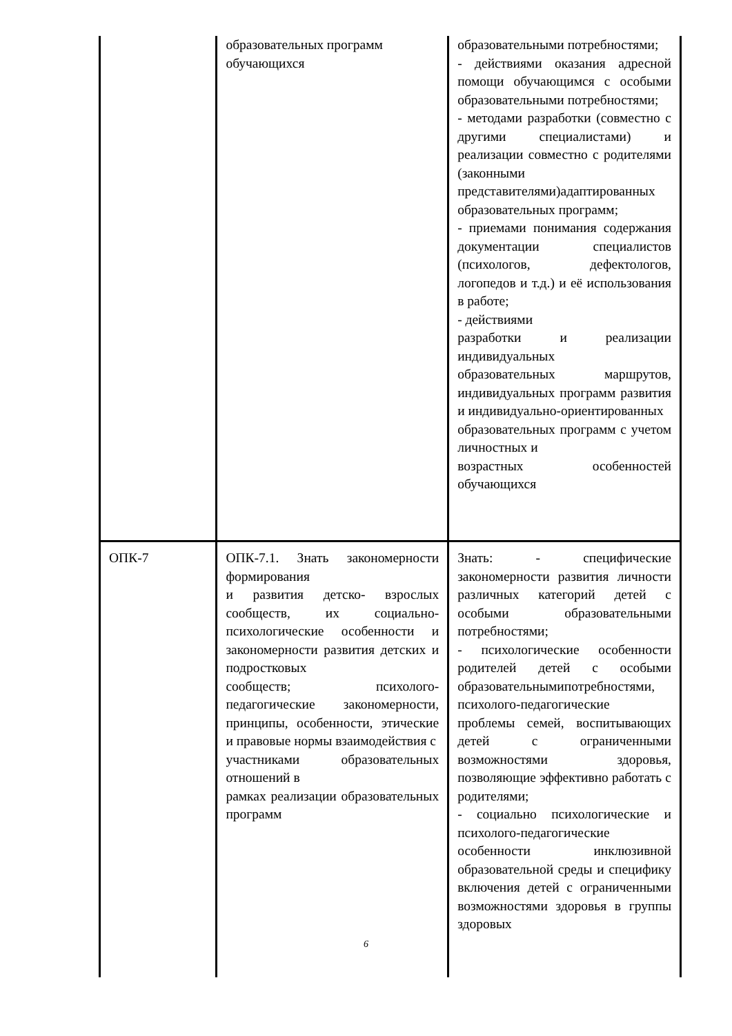| | образовательных программ обучающихся | образовательными потребностями; - действиями оказания адресной помощи обучающимся с особыми образовательными потребностями; - методами разработки (совместно с другими специалистами) и реализации совместно с родителями (законными представителями)адаптированных образовательных программ; - приемами понимания содержания документации специалистов (психологов, дефектологов, логопедов и т.д.) и её использования в работе; - действиями разработки и реализации индивидуальных образовательных маршрутов, индивидуальных программ развития и индивидуально-ориентированных образовательных программ с учетом личностных и возрастных особенностей обучающихся |
| ОПК-7 | ОПК-7.1. Знать закономерности формирования и развития детско- взрослых сообществ, их социально-психологические особенности и закономерности развития детских и подростковых сообществ; психолого-педагогические закономерности, принципы, особенности, этические и правовые нормы взаимодействия с участниками образовательных отношений в рамках реализации образовательных программ | Знать: - специфические закономерности развития личности различных категорий детей с особыми образовательными потребностями; - психологические особенности родителей детей с особыми образовательнымипотребностями, психолого-педагогические проблемы семей, воспитывающих детей с ограниченными возможностями здоровья, позволяющие эффективно работать с родителями; - социально психологические и психолого-педагогические особенности инклюзивной образовательной среды и специфику включения детей с ограниченными возможностями здоровья в группы здоровых |
6